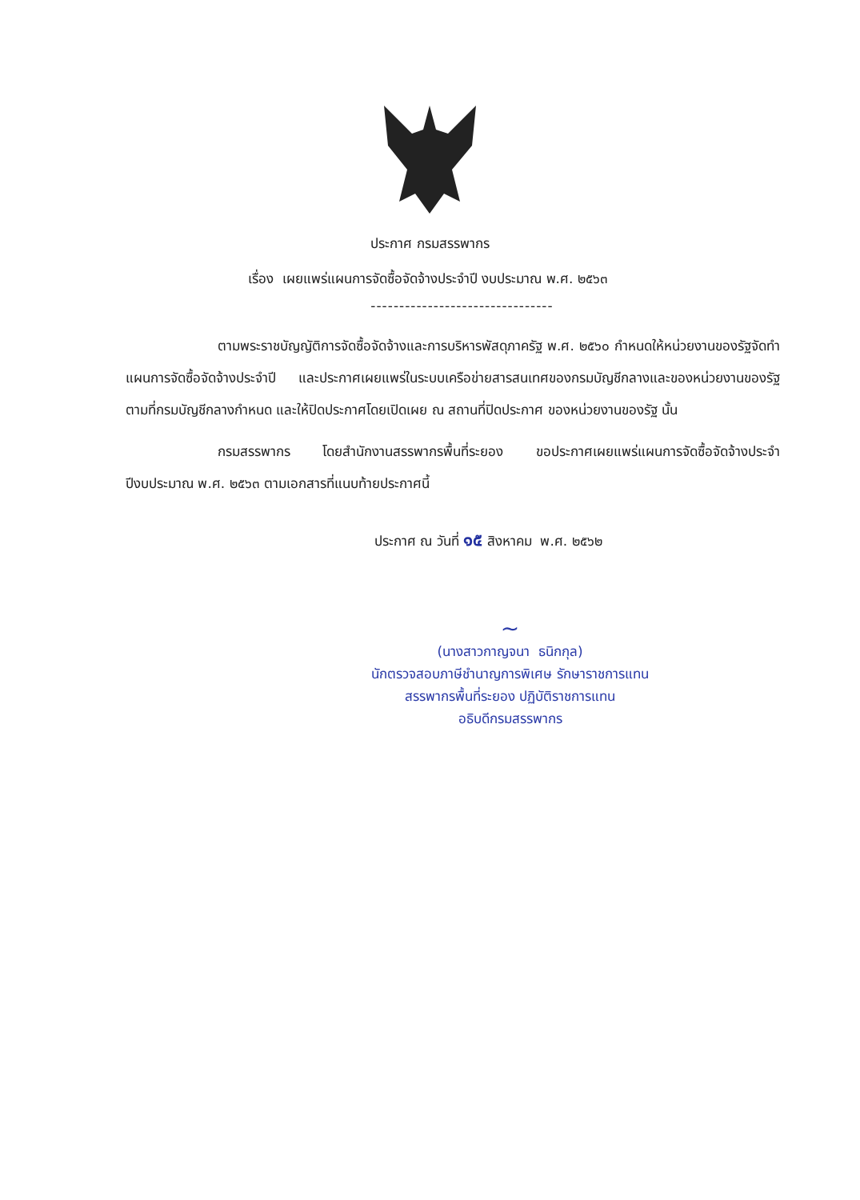ประกาศ กรมสรรพากร
เรื่อง เผยแพร่แผนการจัดซื้อจัดจ้างประจำปี งบประมาณ พ.ศ. ๒๕๖๓
--------------------------------
ตามพระราชบัญญัติการจัดซื้อจัดจ้างและการบริหารพัสดุภาครัฐ พ.ศ. ๒๕๖๐ กำหนดให้หน่วยงานของรัฐจัดทำแผนการจัดซื้อจัดจ้างประจำปี และประกาศเผยแพร่ในระบบเครือข่ายสารสนเทศของกรมบัญชีกลางและของหน่วยงานของรัฐตามที่กรมบัญชีกลางกำหนด และให้ปิดประกาศโดยเปิดเผย ณ สถานที่ปิดประกาศ ของหน่วยงานของรัฐ นั้น
กรมสรรพากร โดยสำนักงานสรรพากรพื้นที่ระยอง ขอประกาศเผยแพร่แผนการจัดซื้อจัดจ้างประจำปีงบประมาณ พ.ศ. ๒๕๖๓ ตามเอกสารที่แนบท้ายประกาศนี้
ประกาศ ณ วันที่ ๑๕ สิงหาคม พ.ศ. ๒๕๖๒
~
(นางสาวกาญจนา ธนิกกุล)
นักตรวจสอบภาษีชำนาญการพิเศษ รักษาราชการแทน
สรรพากรพื้นที่ระยอง ปฏิบัติราชการแทน
อธิบดีกรมสรรพากร